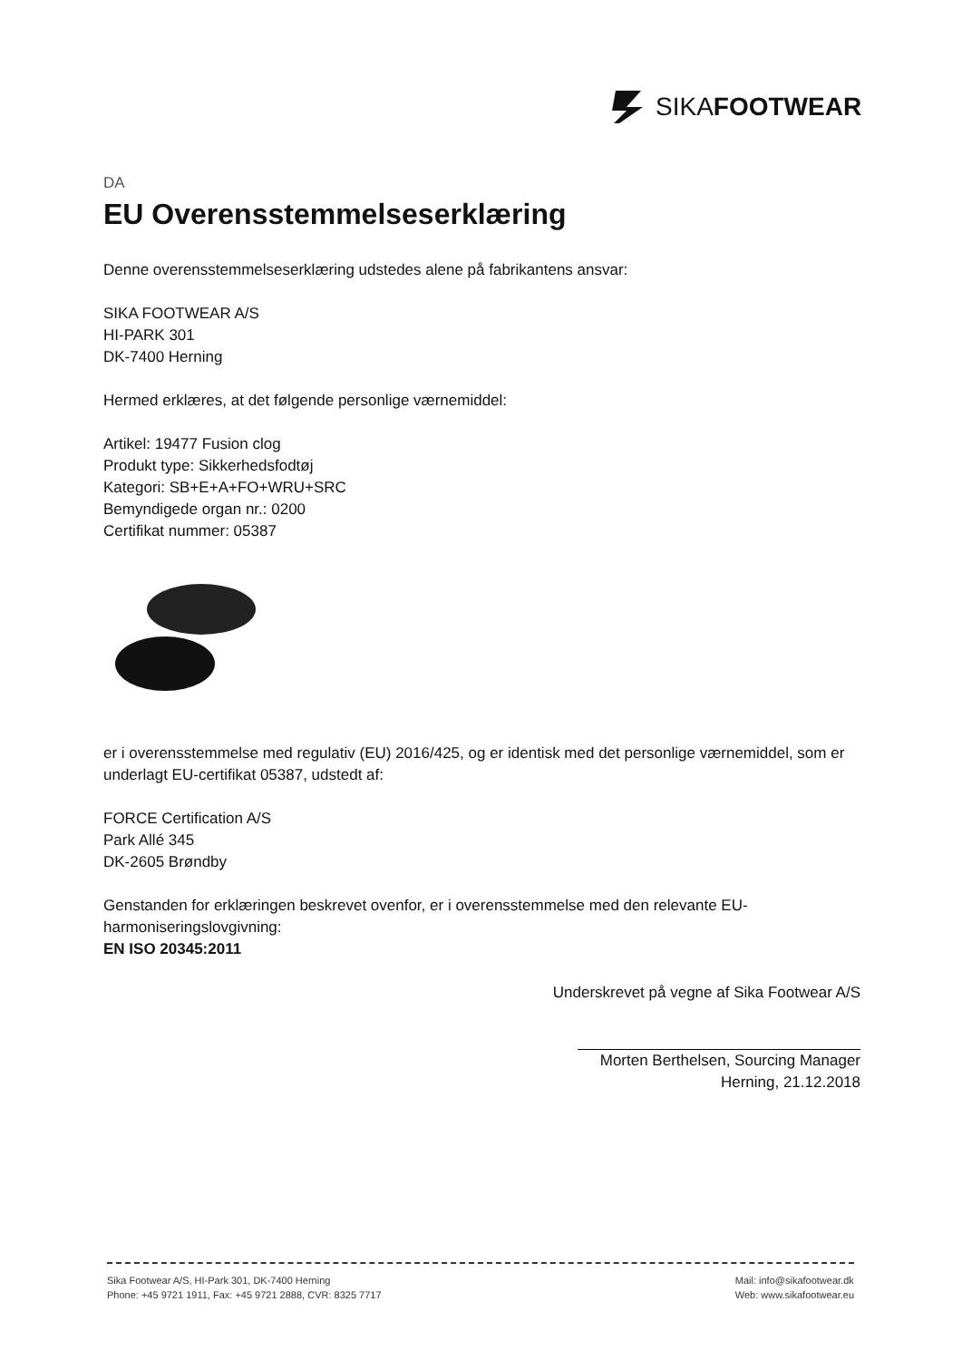SIKAFOOTWEAR
DA
EU Overensstemmelseserklæring
Denne overensstemmelseserklæring udstedes alene på fabrikantens ansvar:
SIKA FOOTWEAR A/S
HI-PARK 301
DK-7400 Herning
Hermed erklæres, at det følgende personlige værnemiddel:
Artikel: 19477 Fusion clog
Produkt type: Sikkerhedsfodtøj
Kategori: SB+E+A+FO+WRU+SRC
Bemyndigede organ nr.: 0200
Certifikat nummer: 05387
er i overensstemmelse med regulativ (EU) 2016/425, og er identisk med det personlige værnemiddel, som er underlagt EU-certifikat 05387, udstedt af:
FORCE Certification A/S
Park Allé 345
DK-2605 Brøndby
Genstanden for erklæringen beskrevet ovenfor, er i overensstemmelse med den relevante EU-harmoniseringslovgivning:
EN ISO 20345:2011
Underskrevet på vegne af Sika Footwear A/S
Morten Berthelsen, Sourcing Manager
Herning, 21.12.2018
Sika Footwear A/S, HI-Park 301, DK-7400 Herning
Phone: +45 9721 1911, Fax: +45 9721 2888, CVR: 8325 7717
Mail: info@sikafootwear.dk
Web: www.sikafootwear.eu